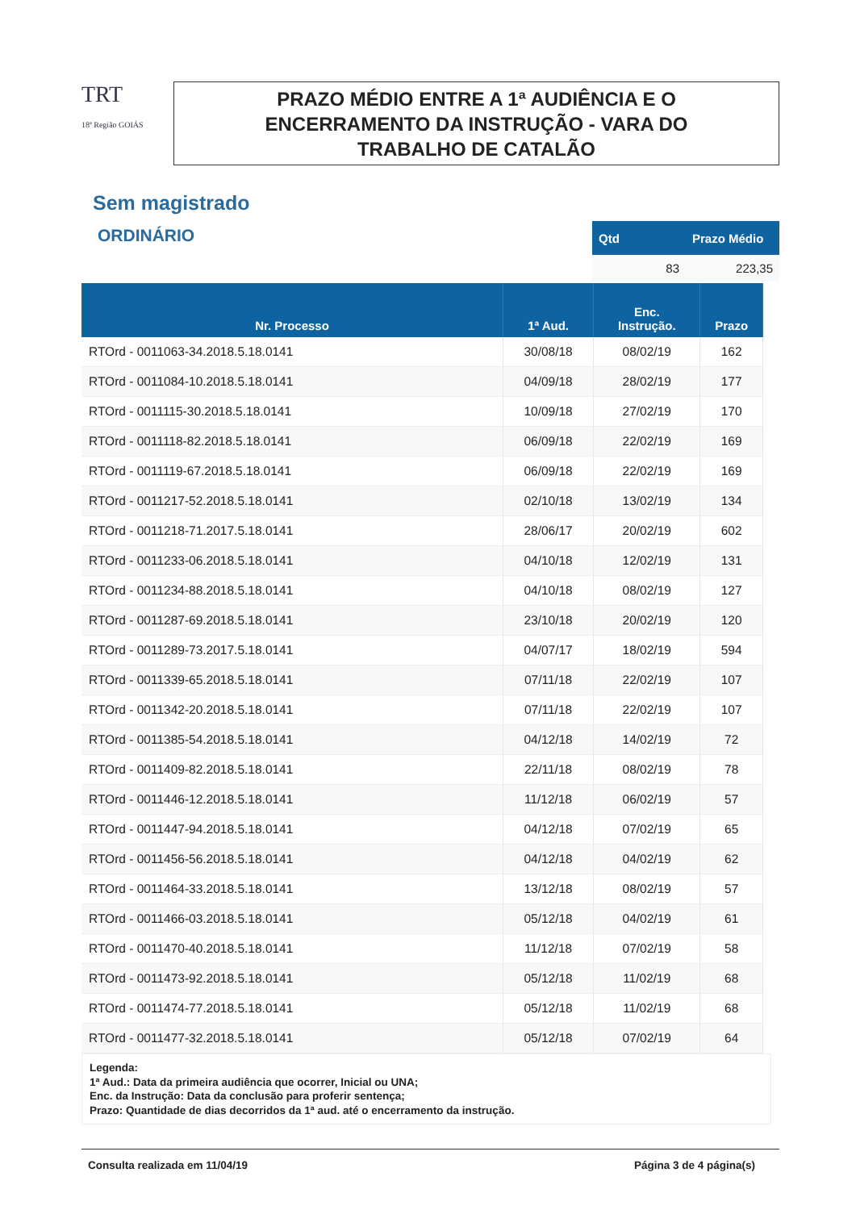TRT
18ª Região GOIÁS
PRAZO MÉDIO ENTRE A 1ª AUDIÊNCIA E O
ENCERRAMENTO DA INSTRUÇÃO - VARA DO
TRABALHO DE CATALÃO
Sem magistrado
ORDINÁRIO
| Qtd | Prazo Médio |
| --- | --- |
| 83 | 223,35 |
| Nr. Processo | 1ª Aud. | Enc. Instrução. | Prazo |
| --- | --- | --- | --- |
| RTOrd - 0011063-34.2018.5.18.0141 | 30/08/18 | 08/02/19 | 162 |
| RTOrd - 0011084-10.2018.5.18.0141 | 04/09/18 | 28/02/19 | 177 |
| RTOrd - 0011115-30.2018.5.18.0141 | 10/09/18 | 27/02/19 | 170 |
| RTOrd - 0011118-82.2018.5.18.0141 | 06/09/18 | 22/02/19 | 169 |
| RTOrd - 0011119-67.2018.5.18.0141 | 06/09/18 | 22/02/19 | 169 |
| RTOrd - 0011217-52.2018.5.18.0141 | 02/10/18 | 13/02/19 | 134 |
| RTOrd - 0011218-71.2017.5.18.0141 | 28/06/17 | 20/02/19 | 602 |
| RTOrd - 0011233-06.2018.5.18.0141 | 04/10/18 | 12/02/19 | 131 |
| RTOrd - 0011234-88.2018.5.18.0141 | 04/10/18 | 08/02/19 | 127 |
| RTOrd - 0011287-69.2018.5.18.0141 | 23/10/18 | 20/02/19 | 120 |
| RTOrd - 0011289-73.2017.5.18.0141 | 04/07/17 | 18/02/19 | 594 |
| RTOrd - 0011339-65.2018.5.18.0141 | 07/11/18 | 22/02/19 | 107 |
| RTOrd - 0011342-20.2018.5.18.0141 | 07/11/18 | 22/02/19 | 107 |
| RTOrd - 0011385-54.2018.5.18.0141 | 04/12/18 | 14/02/19 | 72 |
| RTOrd - 0011409-82.2018.5.18.0141 | 22/11/18 | 08/02/19 | 78 |
| RTOrd - 0011446-12.2018.5.18.0141 | 11/12/18 | 06/02/19 | 57 |
| RTOrd - 0011447-94.2018.5.18.0141 | 04/12/18 | 07/02/19 | 65 |
| RTOrd - 0011456-56.2018.5.18.0141 | 04/12/18 | 04/02/19 | 62 |
| RTOrd - 0011464-33.2018.5.18.0141 | 13/12/18 | 08/02/19 | 57 |
| RTOrd - 0011466-03.2018.5.18.0141 | 05/12/18 | 04/02/19 | 61 |
| RTOrd - 0011470-40.2018.5.18.0141 | 11/12/18 | 07/02/19 | 58 |
| RTOrd - 0011473-92.2018.5.18.0141 | 05/12/18 | 11/02/19 | 68 |
| RTOrd - 0011474-77.2018.5.18.0141 | 05/12/18 | 11/02/19 | 68 |
| RTOrd - 0011477-32.2018.5.18.0141 | 05/12/18 | 07/02/19 | 64 |
Legenda:
1ª Aud.: Data da primeira audiência que ocorrer, Inicial ou UNA;
Enc. da Instrução: Data da conclusão para proferir sentença;
Prazo: Quantidade de dias decorridos da 1ª aud. até o encerramento da instrução.
Consulta realizada em 11/04/19 Página 3 de 4 página(s)